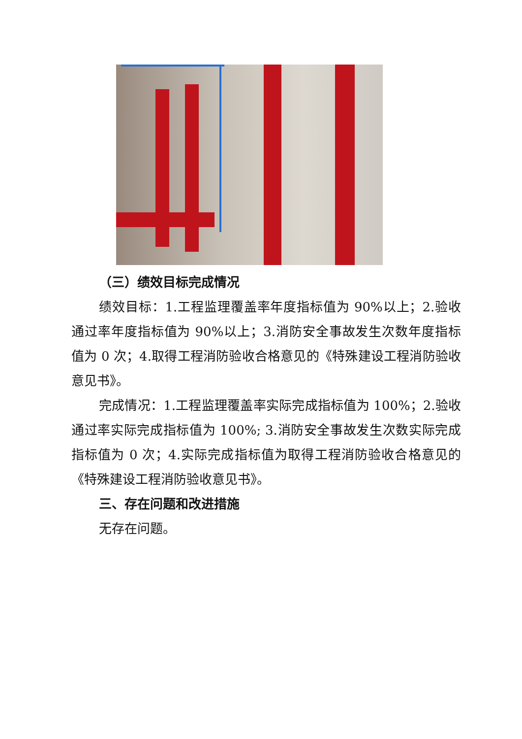（三）绩效目标完成情况
绩效目标：1.工程监理覆盖率年度指标值为 90%以上；2.验收通过率年度指标值为 90%以上；3.消防安全事故发生次数年度指标值为 0 次；4.取得工程消防验收合格意见的《特殊建设工程消防验收意见书》。
完成情况：1.工程监理覆盖率实际完成指标值为 100%；2.验收通过率实际完成指标值为 100%; 3.消防安全事故发生次数实际完成指标值为 0 次；4.实际完成指标值为取得工程消防验收合格意见的《特殊建设工程消防验收意见书》。
三、存在问题和改进措施
无存在问题。